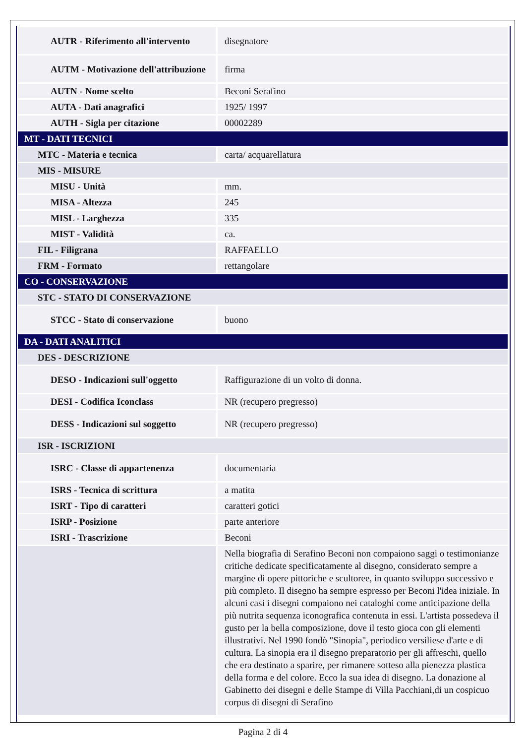| AUTR - Riferimento all'intervento | disegnatore |
| AUTM - Motivazione dell'attribuzione | firma |
| AUTN - Nome scelto | Beconi Serafino |
| AUTA - Dati anagrafici | 1925/ 1997 |
| AUTH - Sigla per citazione | 00002289 |
| MT - DATI TECNICI | |
| MTC - Materia e tecnica | carta/ acquarellatura |
| MIS - MISURE | |
| MISU - Unità | mm. |
| MISA - Altezza | 245 |
| MISL - Larghezza | 335 |
| MIST - Validità | ca. |
| FIL - Filigrana | RAFFAELLO |
| FRM - Formato | rettangolare |
| CO - CONSERVAZIONE | |
| STC - STATO DI CONSERVAZIONE | |
| STCC - Stato di conservazione | buono |
| DA - DATI ANALITICI | |
| DES - DESCRIZIONE | |
| DESO - Indicazioni sull'oggetto | Raffigurazione di un volto di donna. |
| DESI - Codifica Iconclass | NR (recupero pregresso) |
| DESS - Indicazioni sul soggetto | NR (recupero pregresso) |
| ISR - ISCRIZIONI | |
| ISRC - Classe di appartenenza | documentaria |
| ISRS - Tecnica di scrittura | a matita |
| ISRT - Tipo di caratteri | caratteri gotici |
| ISRP - Posizione | parte anteriore |
| ISRI - Trascrizione | Beconi |
| | Nella biografia di Serafino Beconi non compaiono saggi o testimonianze critiche dedicate specificatamente al disegno, considerato sempre a margine di opere pittoriche e scultoree, in quanto sviluppo successivo e più completo. Il disegno ha sempre espresso per Beconi l'idea iniziale. In alcuni casi i disegni compaiono nei cataloghi come anticipazione della più nutrita sequenza iconografica contenuta in essi. L'artista possedeva il gusto per la bella composizione, dove il testo gioca con gli elementi illustrativi. Nel 1990 fondò "Sinopia", periodico versiliese d'arte e di cultura. La sinopia era il disegno preparatorio per gli affreschi, quello che era destinato a sparire, per rimanere sotteso alla pienezza plastica della forma e del colore. Ecco la sua idea di disegno. La donazione al Gabinetto dei disegni e delle Stampe di Villa Pacchiani,di un cospicuo corpus di disegni di Serafino |
Pagina 2 di 4